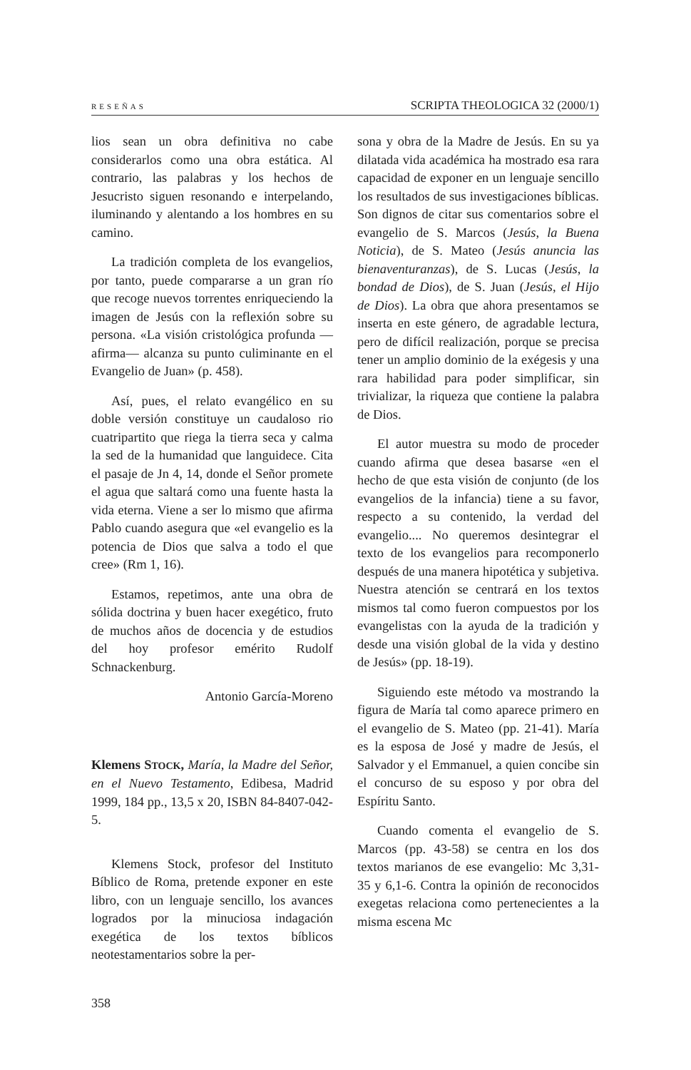RESEÑAS SCRIPTA THEOLOGICA 32 (2000/1)
lios sean un obra definitiva no cabe considerarlos como una obra estática. Al contrario, las palabras y los hechos de Jesucristo siguen resonando e interpelando, iluminando y alentando a los hombres en su camino.
La tradición completa de los evangelios, por tanto, puede compararse a un gran río que recoge nuevos torrentes enriqueciendo la imagen de Jesús con la reflexión sobre su persona. «La visión cristológica profunda —afirma— alcanza su punto culiminante en el Evangelio de Juan» (p. 458).
Así, pues, el relato evangélico en su doble versión constituye un caudaloso rio cuatripartito que riega la tierra seca y calma la sed de la humanidad que languidece. Cita el pasaje de Jn 4, 14, donde el Señor promete el agua que saltará como una fuente hasta la vida eterna. Viene a ser lo mismo que afirma Pablo cuando asegura que «el evangelio es la potencia de Dios que salva a todo el que cree» (Rm 1, 16).
Estamos, repetimos, ante una obra de sólida doctrina y buen hacer exegético, fruto de muchos años de docencia y de estudios del hoy profesor emérito Rudolf Schnackenburg.
Antonio García-Moreno
Klemens STOCK, María, la Madre del Señor, en el Nuevo Testamento, Edibesa, Madrid 1999, 184 pp., 13,5 x 20, ISBN 84-8407-042-5.
Klemens Stock, profesor del Instituto Bíblico de Roma, pretende exponer en este libro, con un lenguaje sencillo, los avances logrados por la minuciosa indagación exegética de los textos bíblicos neotestamentarios sobre la per-
sona y obra de la Madre de Jesús. En su ya dilatada vida académica ha mostrado esa rara capacidad de exponer en un lenguaje sencillo los resultados de sus investigaciones bíblicas. Son dignos de citar sus comentarios sobre el evangelio de S. Marcos (Jesús, la Buena Noticia), de S. Mateo (Jesús anuncia las bienaventuranzas), de S. Lucas (Jesús, la bondad de Dios), de S. Juan (Jesús, el Hijo de Dios). La obra que ahora presentamos se inserta en este género, de agradable lectura, pero de difícil realización, porque se precisa tener un amplio dominio de la exégesis y una rara habilidad para poder simplificar, sin trivializar, la riqueza que contiene la palabra de Dios.
El autor muestra su modo de proceder cuando afirma que desea basarse «en el hecho de que esta visión de conjunto (de los evangelios de la infancia) tiene a su favor, respecto a su contenido, la verdad del evangelio.... No queremos desintegrar el texto de los evangelios para recomponerlo después de una manera hipotética y subjetiva. Nuestra atención se centrará en los textos mismos tal como fueron compuestos por los evangelistas con la ayuda de la tradición y desde una visión global de la vida y destino de Jesús» (pp. 18-19).
Siguiendo este método va mostrando la figura de María tal como aparece primero en el evangelio de S. Mateo (pp. 21-41). María es la esposa de José y madre de Jesús, el Salvador y el Emmanuel, a quien concibe sin el concurso de su esposo y por obra del Espíritu Santo.
Cuando comenta el evangelio de S. Marcos (pp. 43-58) se centra en los dos textos marianos de ese evangelio: Mc 3,31-35 y 6,1-6. Contra la opinión de reconocidos exegetas relaciona como pertenecientes a la misma escena Mc
358